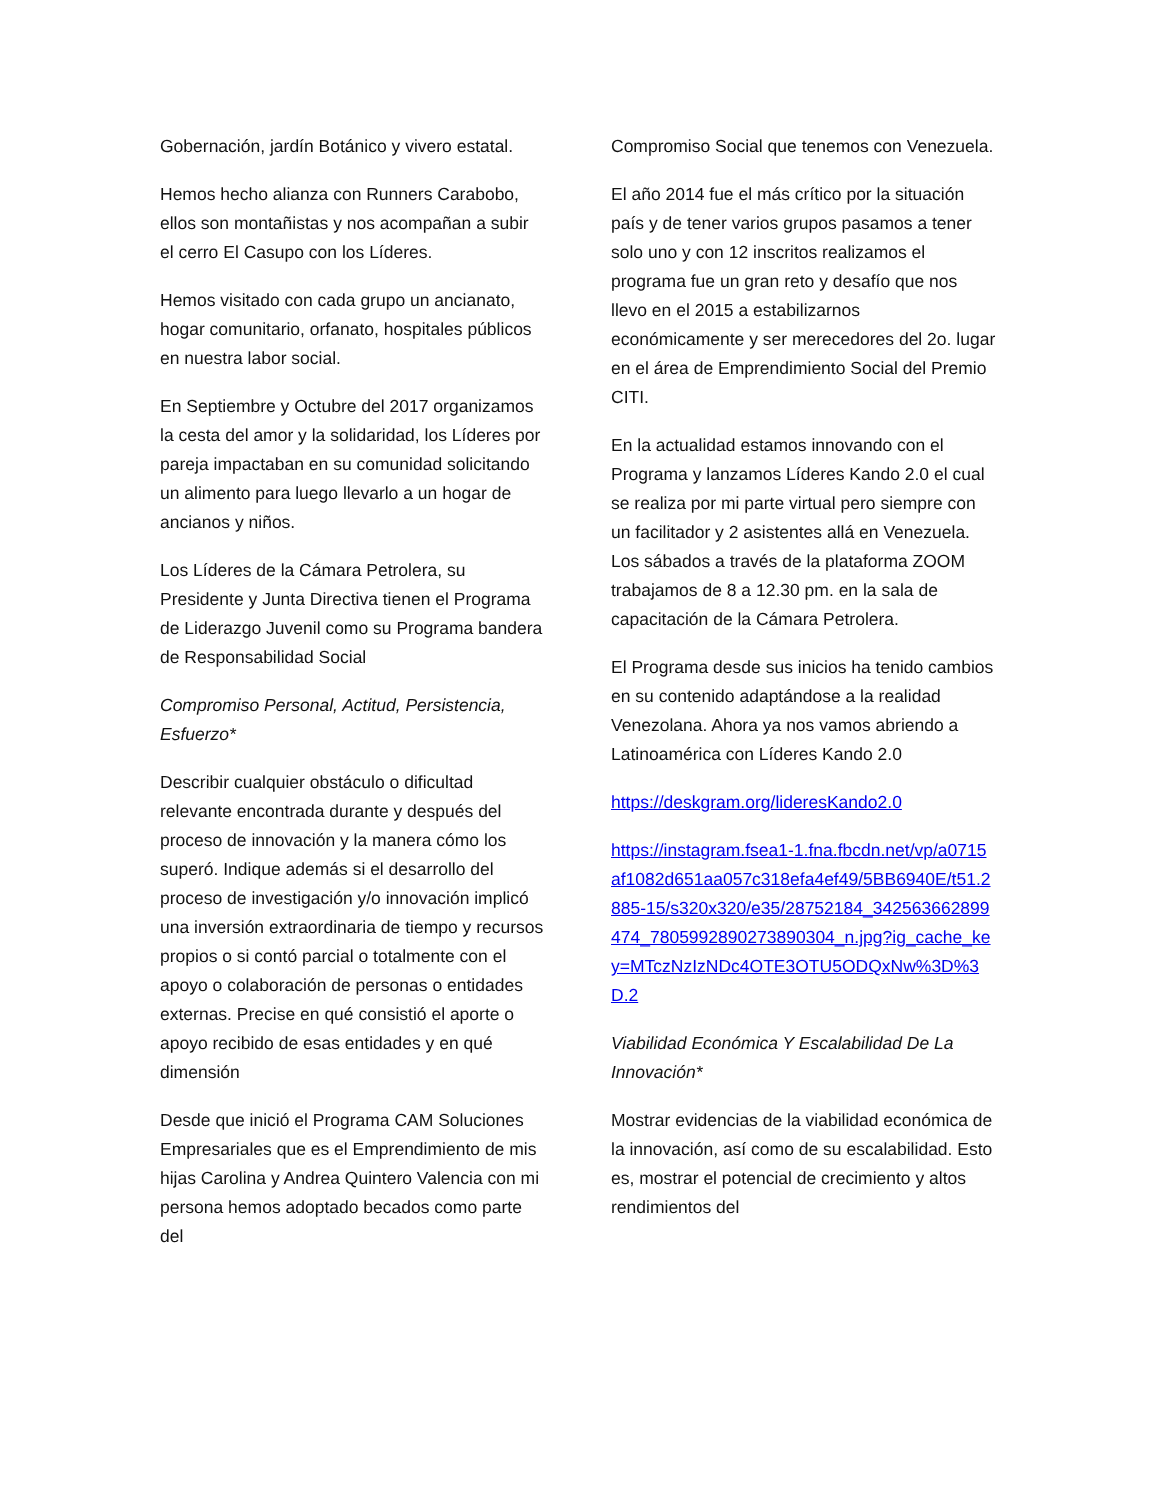Gobernación, jardín Botánico y vivero estatal.
Hemos hecho alianza con Runners Carabobo, ellos son montañistas y nos acompañan a subir el cerro El Casupo con los Líderes.
Hemos visitado con cada grupo un ancianato, hogar comunitario, orfanato, hospitales públicos en nuestra labor social.
En Septiembre y Octubre del 2017 organizamos la cesta del amor y la solidaridad, los Líderes por pareja impactaban en su comunidad solicitando un alimento para luego llevarlo a un hogar de ancianos y niños.
Los Líderes de la Cámara Petrolera, su Presidente y Junta Directiva tienen el Programa de Liderazgo Juvenil como su Programa bandera de Responsabilidad Social
Compromiso Personal, Actitud, Persistencia, Esfuerzo*
Describir cualquier obstáculo o dificultad relevante encontrada durante y después del proceso de innovación y la manera cómo los superó. Indique además si el desarrollo del proceso de investigación y/o innovación implicó una inversión extraordinaria de tiempo y recursos propios o si contó parcial o totalmente con el apoyo o colaboración de personas o entidades externas. Precise en qué consistió el aporte o apoyo recibido de esas entidades y en qué dimensión
Desde que inició el Programa CAM Soluciones Empresariales que es el Emprendimiento de mis hijas Carolina y Andrea Quintero Valencia con mi persona hemos adoptado becados como parte del
Compromiso Social que tenemos con Venezuela.
El año 2014 fue el más crítico por la situación país y de tener varios grupos pasamos a tener solo uno y con 12 inscritos realizamos el programa fue un gran reto y desafío que nos llevo en el 2015 a estabilizarnos económicamente y ser merecedores del 2o. lugar en el área de Emprendimiento Social del Premio CITI.
En la actualidad estamos innovando con el Programa y lanzamos Líderes Kando 2.0 el cual se realiza por mi parte virtual pero siempre con un facilitador y 2 asistentes allá en Venezuela. Los sábados a través de la plataforma ZOOM trabajamos de 8 a 12.30 pm. en la sala de capacitación de la Cámara Petrolera.
El Programa desde sus inicios ha tenido cambios en su contenido adaptándose a la realidad Venezolana. Ahora ya nos vamos abriendo a Latinoamérica con Líderes Kando 2.0
https://deskgram.org/lideresKando2.0
https://instagram.fsea1-1.fna.fbcdn.net/vp/a0715af1082d651aa057c318efa4ef49/5BB6940E/t51.2885-15/s320x320/e35/28752184_342563662899474_7805992890273890304_n.jpg?ig_cache_key=MTczNzIzNDc4OTE3OTU5ODQxNw%3D%3D.2
Viabilidad Económica Y Escalabilidad De La Innovación*
Mostrar evidencias de la viabilidad económica de la innovación, así como de su escalabilidad. Esto es, mostrar el potencial de crecimiento y altos rendimientos del